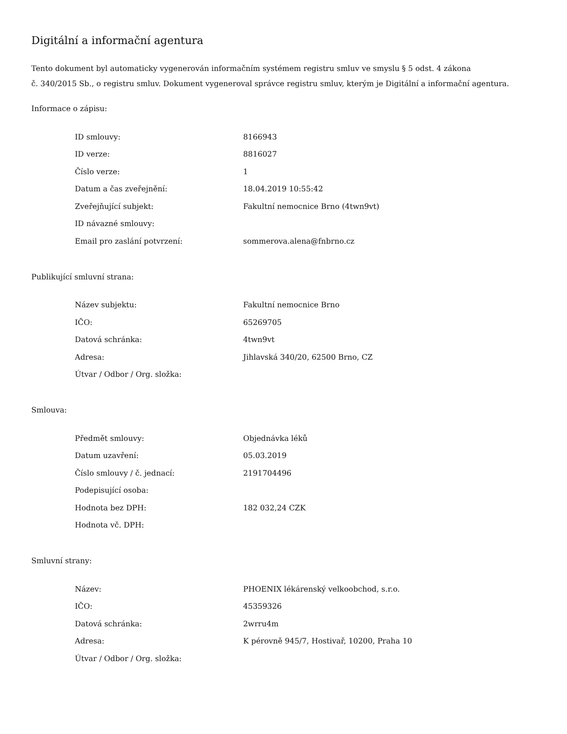Digitální a informační agentura
Tento dokument byl automaticky vygenerován informačním systémem registru smluv ve smyslu § 5 odst. 4 zákona
č. 340/2015 Sb., o registru smluv. Dokument vygeneroval správce registru smluv, kterým je Digitální a informační agentura.
Informace o zápisu:
| ID smlouvy: | 8166943 |
| ID verze: | 8816027 |
| Číslo verze: | 1 |
| Datum a čas zveřejnění: | 18.04.2019 10:55:42 |
| Zveřejňující subjekt: | Fakultní nemocnice Brno (4twn9vt) |
| ID návazné smlouvy: | |
| Email pro zaslání potvrzení: | sommerova.alena@fnbrno.cz |
Publikující smluvní strana:
| Název subjektu: | Fakultní nemocnice Brno |
| IČO: | 65269705 |
| Datová schránka: | 4twn9vt |
| Adresa: | Jihlavská 340/20, 62500 Brno, CZ |
| Útvar / Odbor / Org. složka: | |
Smlouva:
| Předmět smlouvy: | Objednávka léků |
| Datum uzavření: | 05.03.2019 |
| Číslo smlouvy / č. jednací: | 2191704496 |
| Podepisující osoba: | |
| Hodnota bez DPH: | 182 032,24 CZK |
| Hodnota vč. DPH: | |
Smluvní strany:
| Název: | PHOENIX lékárenský velkoobchod, s.r.o. |
| IČO: | 45359326 |
| Datová schránka: | 2wrru4m |
| Adresa: | K pérovně 945/7, Hostivař, 10200, Praha 10 |
| Útvar / Odbor / Org. složka: | |